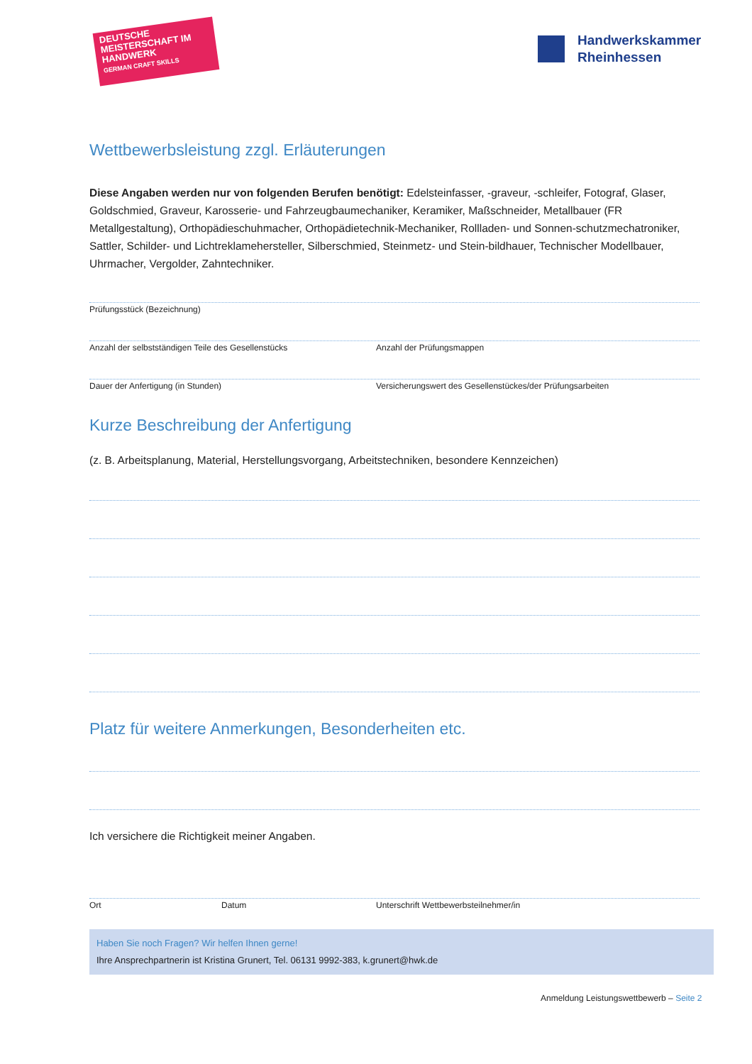DEUTSCHE MEISTERSCHAFT IM HANDWERK
GERMAN CRAFT SKILLS
Handwerkskammer
Rheinhessen
Wettbewerbsleistung zzgl. Erläuterungen
Diese Angaben werden nur von folgenden Berufen benötigt: Edelsteinfasser, -graveur, -schleifer, Fotograf, Glaser, Goldschmied, Graveur, Karosserie- und Fahrzeugbaumechaniker, Keramiker, Maßschneider, Metallbauer (FR Metallgestaltung), Orthopädieschuhmacher, Orthopädietechnik-Mechaniker, Rollladen- und Sonnen-schutzmechatroniker, Sattler, Schilder- und Lichtreklamehersteller, Silberschmied, Steinmetz- und Stein-bildhauer, Technischer Modellbauer, Uhrmacher, Vergolder, Zahntechniker.
Prüfungsstück (Bezeichnung)
Anzahl der selbstständigen Teile des Gesellenstücks Anzahl der Prüfungsmappen
Dauer der Anfertigung (in Stunden) Versicherungswert des Gesellenstückes/der Prüfungsarbeiten
Kurze Beschreibung der Anfertigung
(z. B. Arbeitsplanung, Material, Herstellungsvorgang, Arbeitstechniken, besondere Kennzeichen)
Platz für weitere Anmerkungen, Besonderheiten etc.
Ich versichere die Richtigkeit meiner Angaben.
Ort Datum Unterschrift Wettbewerbsteilnehmer/in
Haben Sie noch Fragen? Wir helfen Ihnen gerne!
Ihre Ansprechpartnerin ist Kristina Grunert, Tel. 06131 9992-383, k.grunert@hwk.de
Anmeldung Leistungswettbewerb – Seite 2